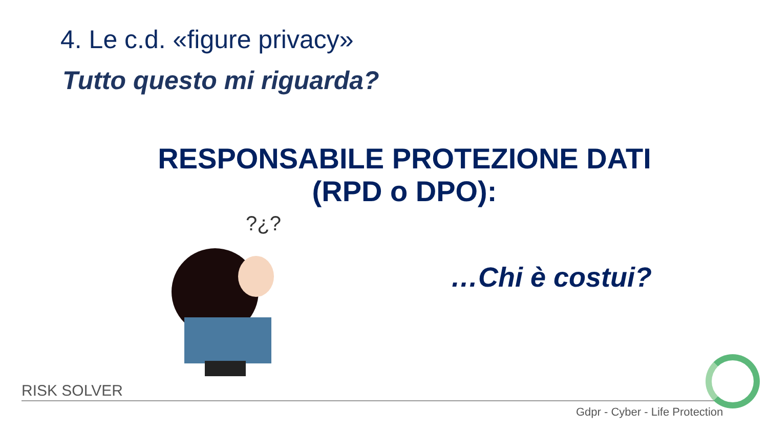4. Le c.d. «figure privacy»
Tutto questo mi riguarda?
RESPONSABILE PROTEZIONE DATI
(RPD o DPO):
?¿?
…Chi è costui?
RISK SOLVER
Gdpr - Cyber - Life Protection